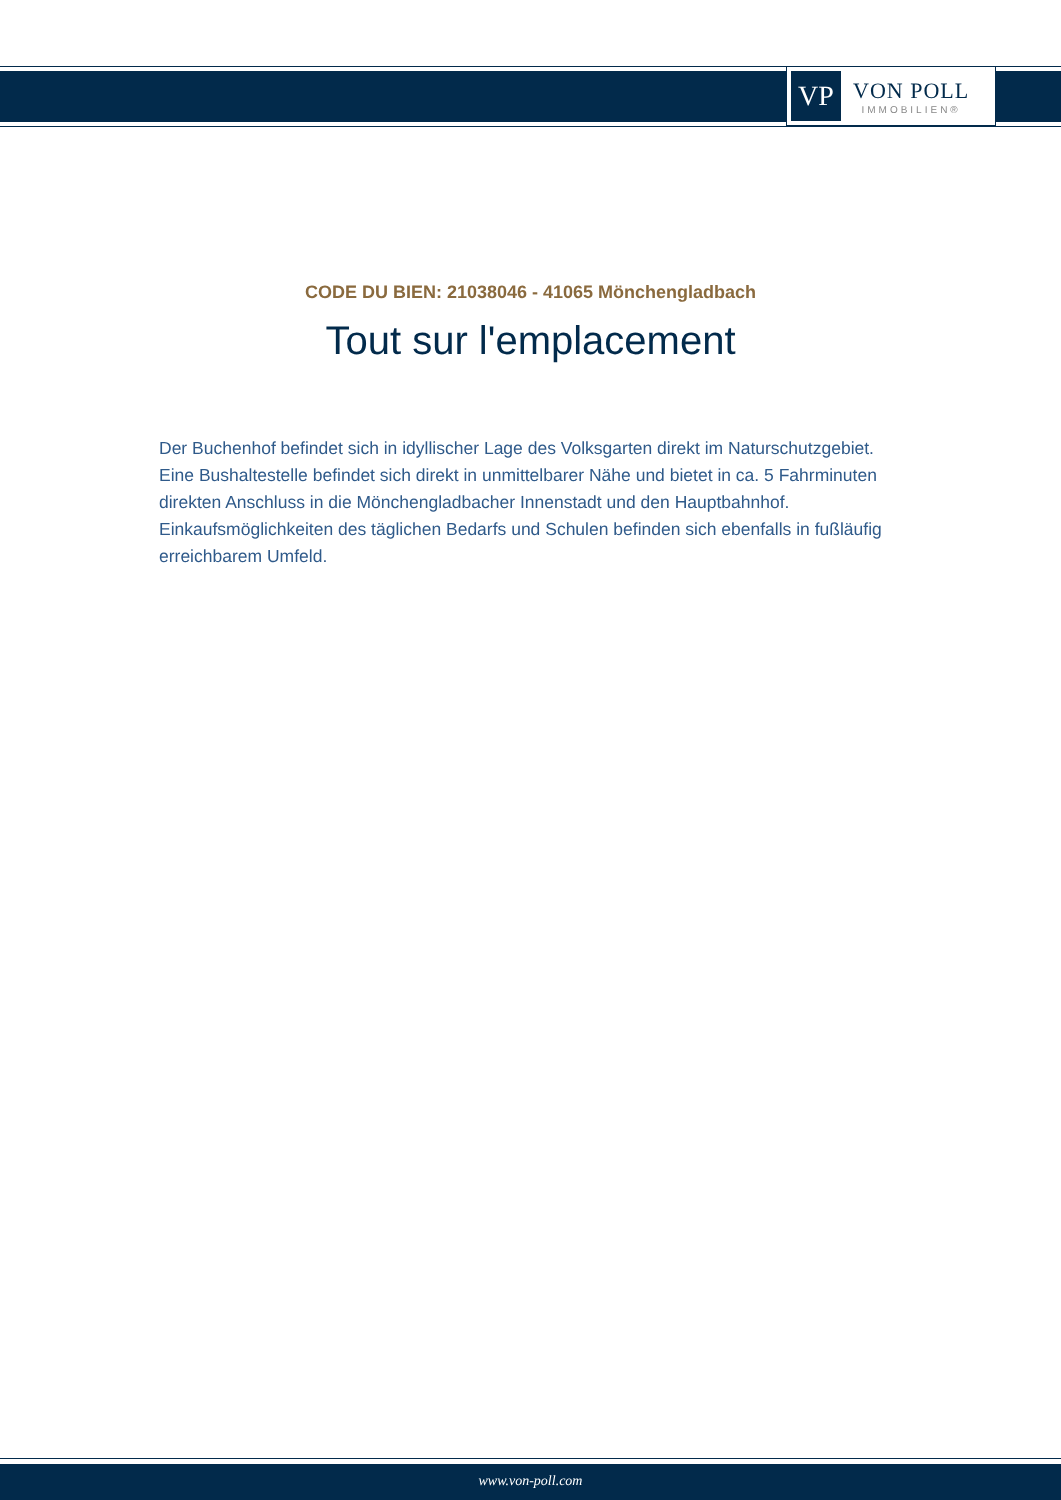VP
VON POLL
IMMOBILIEN®
CODE DU BIEN: 21038046 - 41065 Mönchengladbach
Tout sur l'emplacement
Der Buchenhof befindet sich in idyllischer Lage des Volksgarten direkt im Naturschutzgebiet. Eine Bushaltestelle befindet sich direkt in unmittelbarer Nähe und bietet in ca. 5 Fahrminuten direkten Anschluss in die Mönchengladbacher Innenstadt und den Hauptbahnhof. Einkaufsmöglichkeiten des täglichen Bedarfs und Schulen befinden sich ebenfalls in fußläufig erreichbarem Umfeld.
www.von-poll.com